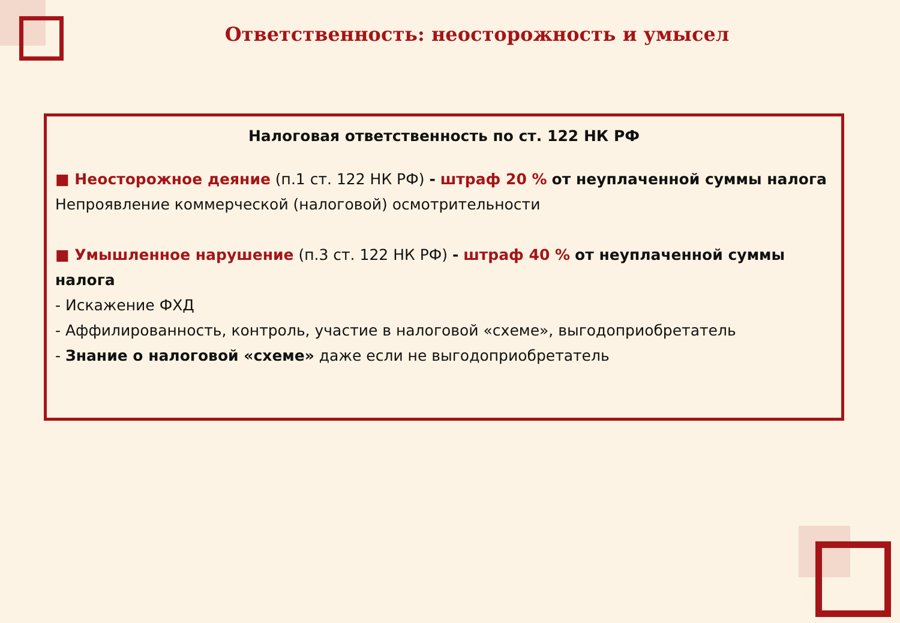Ответственность: неосторожность и умысел
Налоговая ответственность по ст. 122 НК РФ
■ Неосторожное деяние (п.1 ст. 122 НК РФ) - штраф 20 % от неуплаченной суммы налога
Непроявление коммерческой (налоговой) осмотрительности
■ Умышленное нарушение (п.3 ст. 122 НК РФ) - штраф 40 % от неуплаченной суммы налога
- Искажение ФХД
- Аффилированность, контроль, участие в налоговой «схеме», выгодоприобретатель
- Знание о налоговой «схеме» даже если не выгодоприобретатель